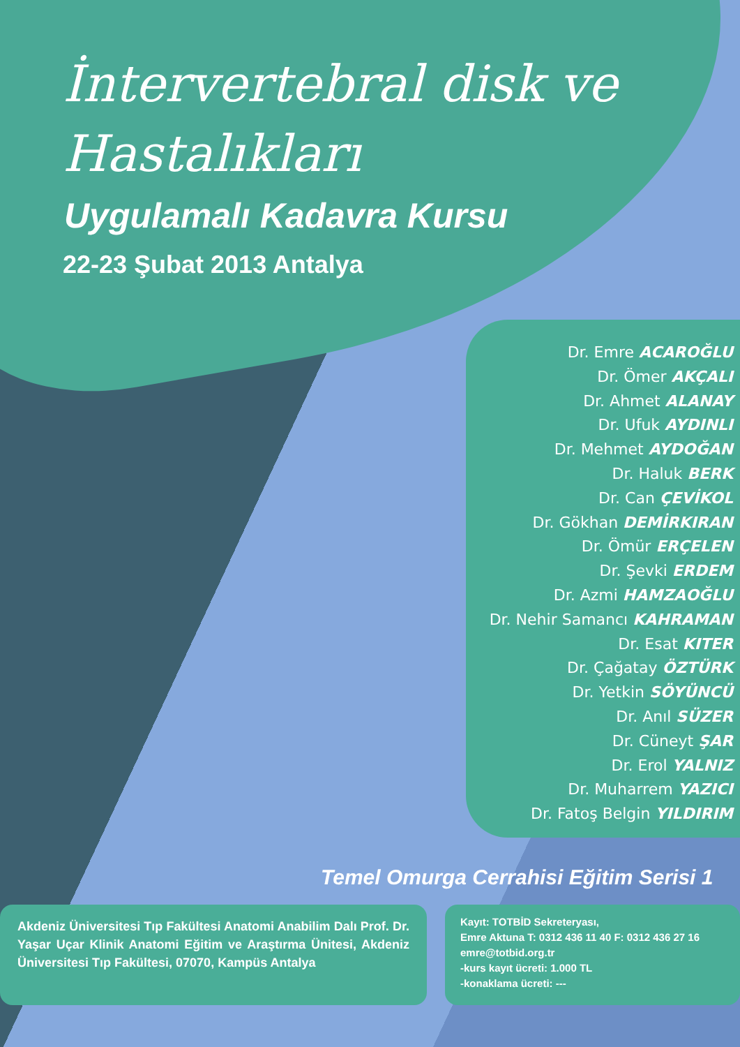İntervertebral disk ve
Hastalıkları
Uygulamalı Kadavra Kursu
22-23 Şubat 2013 Antalya
Dr. Emre ACAROĞLU
Dr. Ömer AKÇALI
Dr. Ahmet ALANAY
Dr. Ufuk AYDINLI
Dr. Mehmet AYDOĞAN
Dr. Haluk BERK
Dr. Can ÇEVİKOL
Dr. Gökhan DEMİRKIRAN
Dr. Ömür ERÇELEN
Dr. Şevki ERDEM
Dr. Azmi HAMZAOĞLU
Dr. Nehir Samancı KAHRAMAN
Dr. Esat KITER
Dr. Çağatay ÖZTÜRK
Dr. Yetkin SÖYÜNCÜ
Dr. Anıl SÜZER
Dr. Cüneyt ŞAR
Dr. Erol YALNIZ
Dr. Muharrem YAZICI
Dr. Fatoş Belgin YILDIRIM
Temel Omurga Cerrahisi Eğitim Serisi 1
Akdeniz Üniversitesi Tıp Fakültesi Anatomi Anabilim Dalı Prof. Dr. Yaşar Uçar Klinik Anatomi Eğitim ve Araştırma Ünitesi, Akdeniz Üniversitesi Tıp Fakültesi, 07070, Kampüs Antalya
Kayıt: TOTBİD Sekreteryası,
Emre Aktuna T: 0312 436 11 40 F: 0312 436 27 16
emre@totbid.org.tr
-kurs kayıt ücreti: 1.000 TL
-konaklama ücreti: ---